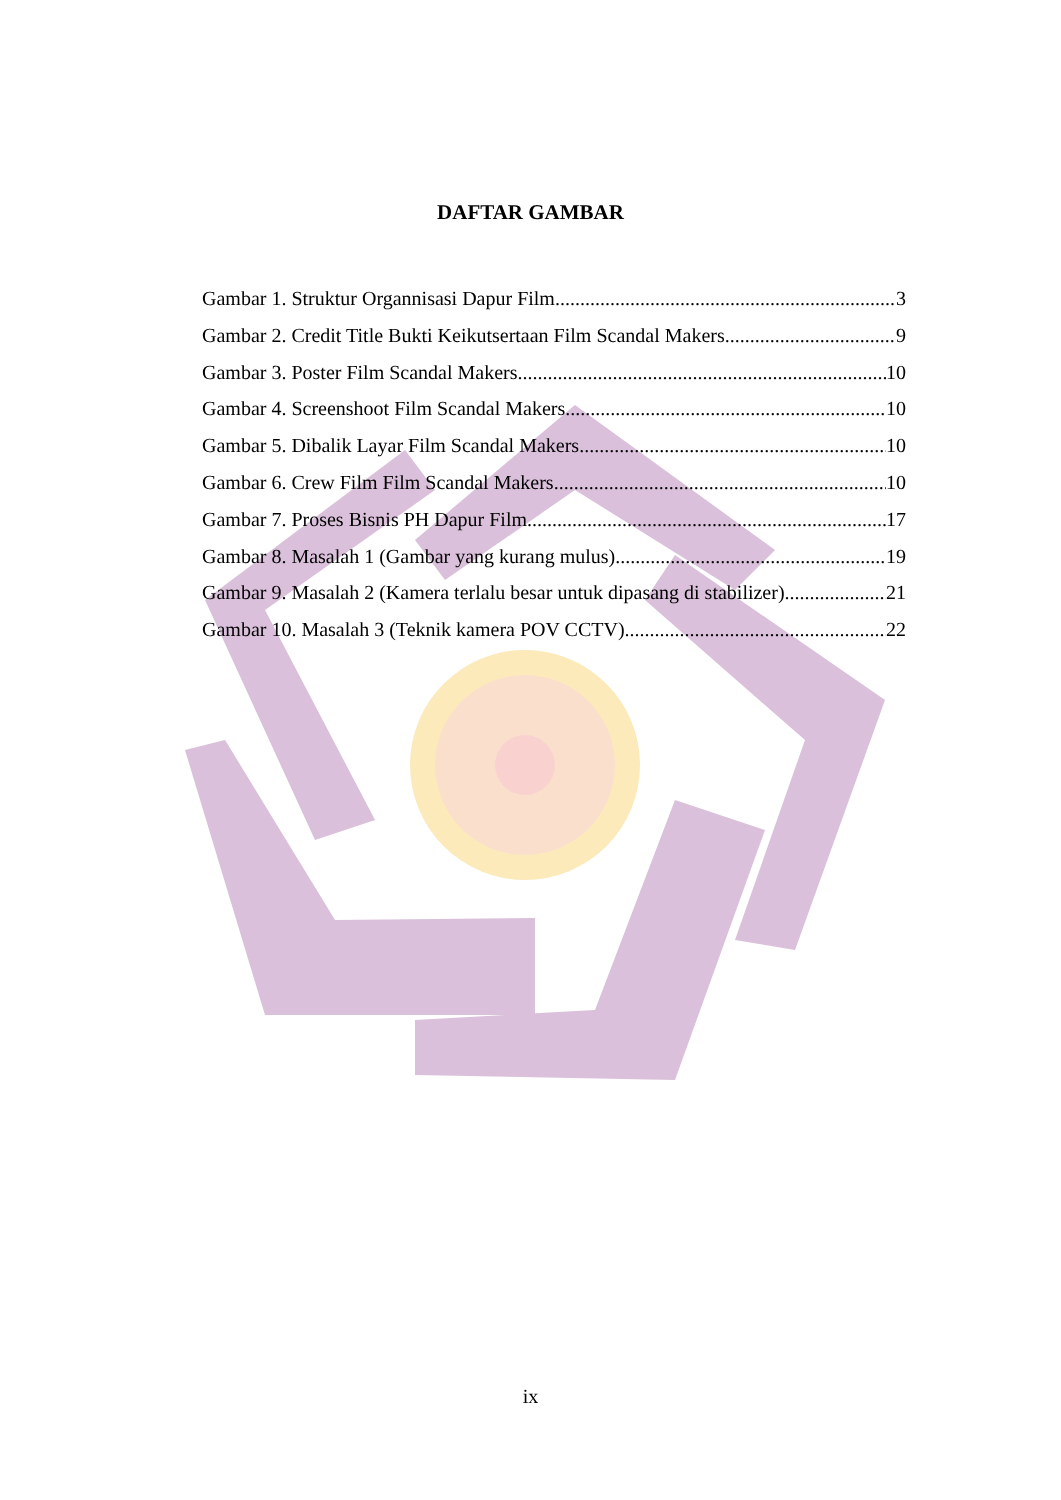DAFTAR GAMBAR
Gambar 1. Struktur Organnisasi Dapur Film 3
Gambar 2. Credit Title Bukti Keikutsertaan Film Scandal Makers 9
Gambar 3. Poster Film Scandal Makers 10
Gambar 4. Screenshoot Film Scandal Makers 10
Gambar 5. Dibalik Layar Film Scandal Makers 10
Gambar 6. Crew Film Film Scandal Makers 10
Gambar 7. Proses Bisnis PH Dapur Film 17
Gambar 8. Masalah 1 (Gambar yang kurang mulus) 19
Gambar 9. Masalah 2 (Kamera terlalu besar untuk dipasang di stabilizer) 21
Gambar 10. Masalah 3 (Teknik kamera POV CCTV) 22
ix